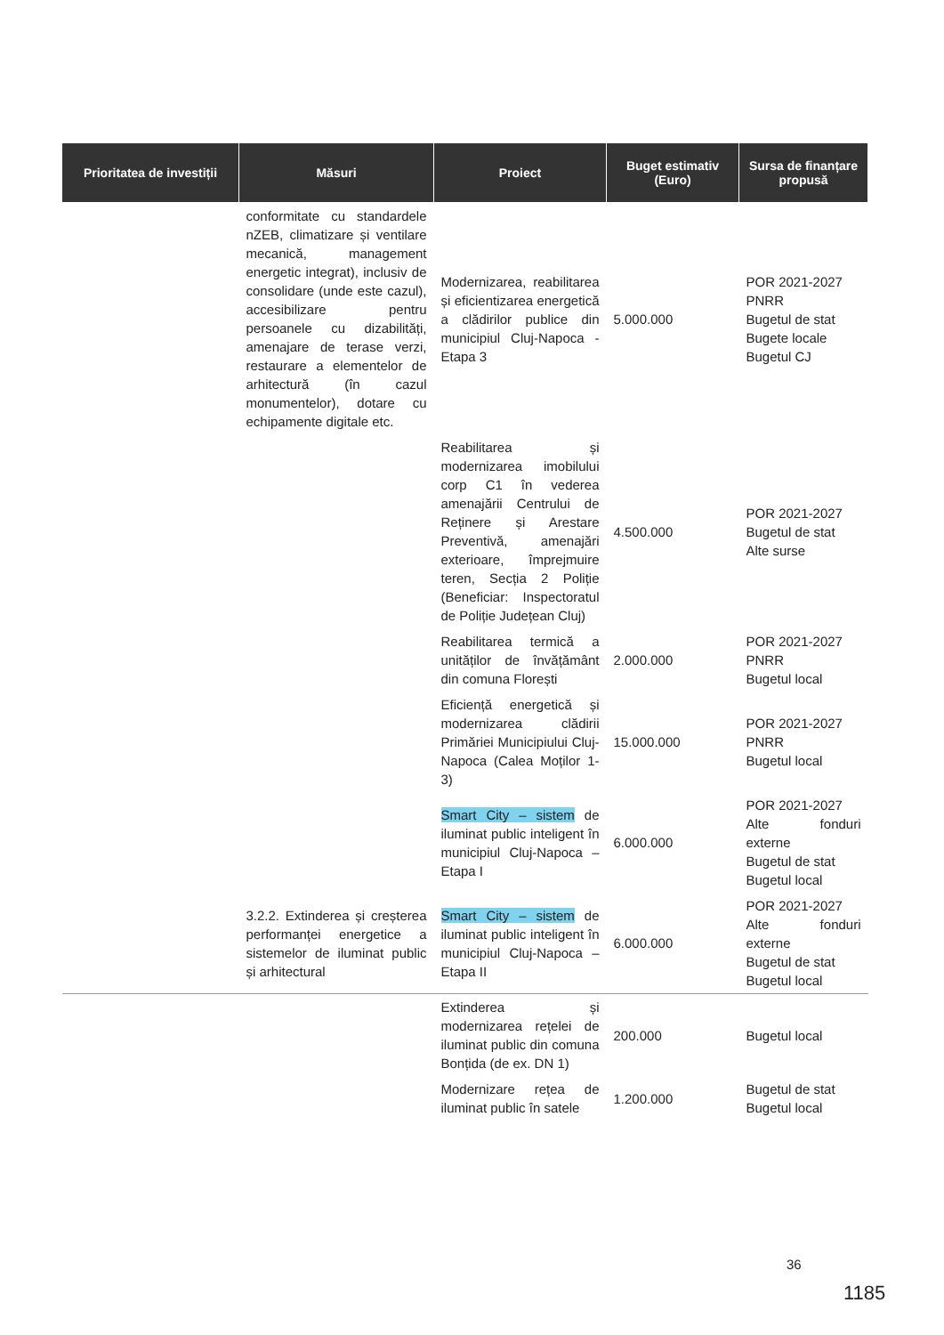| Prioritatea de investiții | Măsuri | Proiect | Buget estimativ (Euro) | Sursa de finanțare propusă |
| --- | --- | --- | --- | --- |
| | conformitate cu standardele nZEB, climatizare și ventilare mecanică, management energetic integrat), inclusiv de consolidare (unde este cazul), accesibilizare pentru persoanele cu dizabilități, amenajare de terase verzi, restaurare a elementelor de arhitectură (în cazul monumentelor), dotare cu echipamente digitale etc. | Modernizarea, reabilitarea și eficientizarea energetică a clădirilor publice din municipiul Cluj-Napoca - Etapa 3 | 5.000.000 | POR 2021-2027 PNRR Bugetul de stat Bugete locale Bugetul CJ |
| | | Reabilitarea și modernizarea imobilului corp C1 în vederea amenajării Centrului de Reținere și Arestare Preventivă, amenajări exterioare, împrejmuire teren, Secția 2 Poliție (Beneficiar: Inspectoratul de Poliție Județean Cluj) | 4.500.000 | POR 2021-2027 Bugetul de stat Alte surse |
| | | Reabilitarea termică a unităților de învățământ din comuna Florești | 2.000.000 | POR 2021-2027 PNRR Bugetul local |
| | | Eficiență energetică și modernizarea clădirii Primăriei Municipiului Cluj-Napoca (Calea Moților 1-3) | 15.000.000 | POR 2021-2027 PNRR Bugetul local |
| | | Smart City – sistem de iluminat public inteligent în municipiul Cluj-Napoca – Etapa I | 6.000.000 | POR 2021-2027 Alte fonduri externe Bugetul de stat Bugetul local |
| | 3.2.2. Extinderea și creșterea performanței energetice a sistemelor de iluminat public și arhitectural | Smart City – sistem de iluminat public inteligent în municipiul Cluj-Napoca – Etapa II | 6.000.000 | POR 2021-2027 Alte fonduri externe Bugetul de stat Bugetul local |
| | | Extinderea și modernizarea rețelei de iluminat public din comuna Bonțida (de ex. DN 1) | 200.000 | Bugetul local |
| | | Modernizare rețea de iluminat public în satele | 1.200.000 | Bugetul de stat Bugetul local |
36
1185